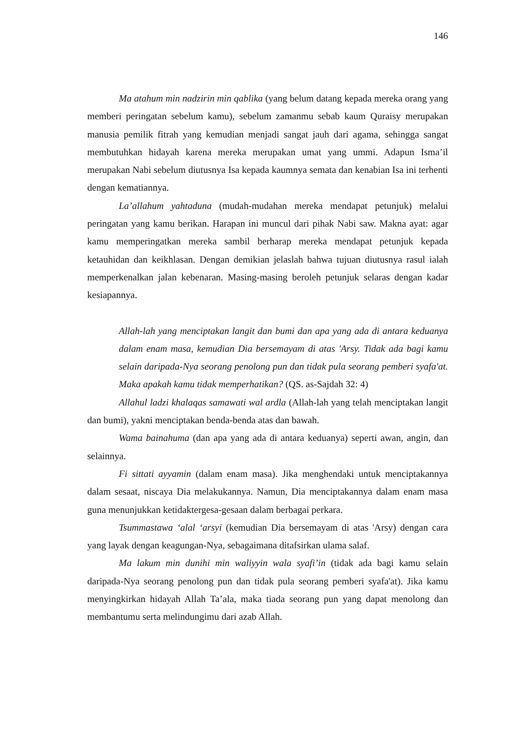146
Ma atahum min nadzirin min qablika (yang belum datang kepada mereka orang yang memberi peringatan sebelum kamu), sebelum zamanmu sebab kaum Quraisy merupakan manusia pemilik fitrah yang kemudian menjadi sangat jauh dari agama, sehingga sangat membutuhkan hidayah karena mereka merupakan umat yang ummi. Adapun Isma’il merupakan Nabi sebelum diutusnya Isa kepada kaumnya semata dan kenabian Isa ini terhenti dengan kematiannya.
La’allahum yahtaduna (mudah-mudahan mereka mendapat petunjuk) melalui peringatan yang kamu berikan. Harapan ini muncul dari pihak Nabi saw. Makna ayat: agar kamu memperingatkan mereka sambil berharap mereka mendapat petunjuk kepada ketauhidan dan keikhlasan. Dengan demikian jelaslah bahwa tujuan diutusnya rasul ialah memperkenalkan jalan kebenaran. Masing-masing beroleh petunjuk selaras dengan kadar kesiapannya.
Allah-lah yang menciptakan langit dan bumi dan apa yang ada di antara keduanya dalam enam masa, kemudian Dia bersemayam di atas 'Arsy. Tidak ada bagi kamu selain daripada-Nya seorang penolong pun dan tidak pula seorang pemberi syafa'at. Maka apakah kamu tidak memperhatikan? (QS. as-Sajdah 32: 4)
Allahul ladzi khalaqas samawati wal ardla (Allah-lah yang telah menciptakan langit dan bumi), yakni menciptakan benda-benda atas dan bawah.
Wama bainahuma (dan apa yang ada di antara keduanya) seperti awan, angin, dan selainnya.
Fi sittati ayyamin (dalam enam masa). Jika menghendaki untuk menciptakannya dalam sesaat, niscaya Dia melakukannya. Namun, Dia menciptakannya dalam enam masa guna menunjukkan ketidaktergesa-gesaan dalam berbagai perkara.
Tsummastawa ‘alal ‘arsyi (kemudian Dia bersemayam di atas 'Arsy) dengan cara yang layak dengan keagungan-Nya, sebagaimana ditafsirkan ulama salaf.
Ma lakum min dunihi min waliyyin wala syafi’in (tidak ada bagi kamu selain daripada-Nya seorang penolong pun dan tidak pula seorang pemberi syafa'at). Jika kamu menyingkirkan hidayah Allah Ta’ala, maka tiada seorang pun yang dapat menolong dan membantumu serta melindungimu dari azab Allah.